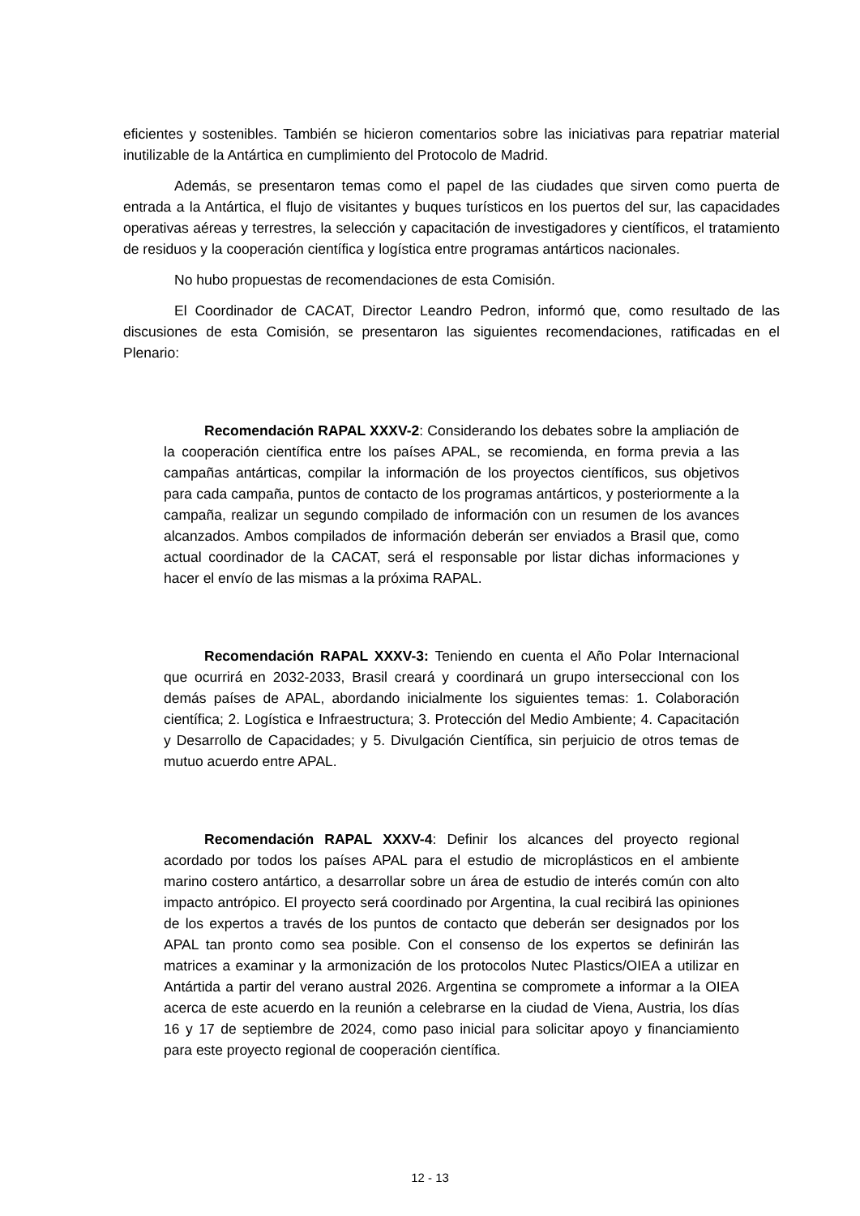eficientes y sostenibles. También se hicieron comentarios sobre las iniciativas para repatriar material inutilizable de la Antártica en cumplimiento del Protocolo de Madrid.
Además, se presentaron temas como el papel de las ciudades que sirven como puerta de entrada a la Antártica, el flujo de visitantes y buques turísticos en los puertos del sur, las capacidades operativas aéreas y terrestres, la selección y capacitación de investigadores y científicos, el tratamiento de residuos y la cooperación científica y logística entre programas antárticos nacionales.
No hubo propuestas de recomendaciones de esta Comisión.
El Coordinador de CACAT, Director Leandro Pedron, informó que, como resultado de las discusiones de esta Comisión, se presentaron las siguientes recomendaciones, ratificadas en el Plenario:
Recomendación RAPAL XXXV-2: Considerando los debates sobre la ampliación de la cooperación científica entre los países APAL, se recomienda, en forma previa a las campañas antárticas, compilar la información de los proyectos científicos, sus objetivos para cada campaña, puntos de contacto de los programas antárticos, y posteriormente a la campaña, realizar un segundo compilado de información con un resumen de los avances alcanzados. Ambos compilados de información deberán ser enviados a Brasil que, como actual coordinador de la CACAT, será el responsable por listar dichas informaciones y hacer el envío de las mismas a la próxima RAPAL.
Recomendación RAPAL XXXV-3: Teniendo en cuenta el Año Polar Internacional que ocurrirá en 2032-2033, Brasil creará y coordinará un grupo interseccional con los demás países de APAL, abordando inicialmente los siguientes temas: 1. Colaboración científica; 2. Logística e Infraestructura; 3. Protección del Medio Ambiente; 4. Capacitación y Desarrollo de Capacidades; y 5. Divulgación Científica, sin perjuicio de otros temas de mutuo acuerdo entre APAL.
Recomendación RAPAL XXXV-4: Definir los alcances del proyecto regional acordado por todos los países APAL para el estudio de microplásticos en el ambiente marino costero antártico, a desarrollar sobre un área de estudio de interés común con alto impacto antrópico. El proyecto será coordinado por Argentina, la cual recibirá las opiniones de los expertos a través de los puntos de contacto que deberán ser designados por los APAL tan pronto como sea posible. Con el consenso de los expertos se definirán las matrices a examinar y la armonización de los protocolos Nutec Plastics/OIEA a utilizar en Antártida a partir del verano austral 2026. Argentina se compromete a informar a la OIEA acerca de este acuerdo en la reunión a celebrarse en la ciudad de Viena, Austria, los días 16 y 17 de septiembre de 2024, como paso inicial para solicitar apoyo y financiamiento para este proyecto regional de cooperación científica.
12 - 13